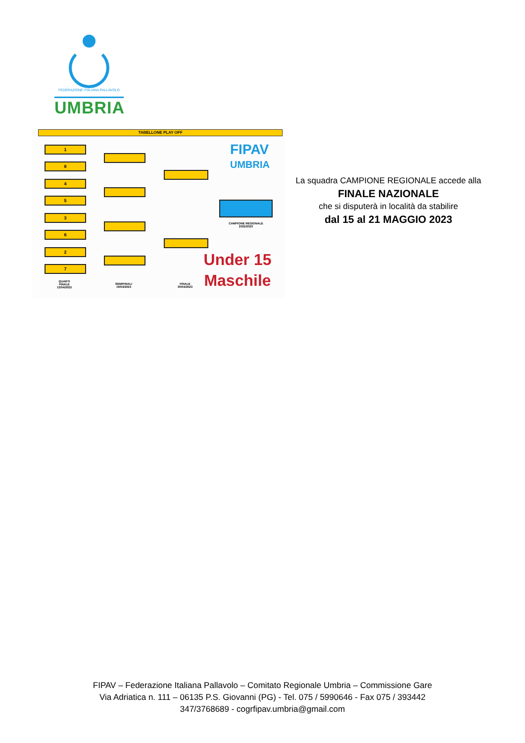FEDERAZIONE ITALIANA PALLAVOLO
UMBRIA
TABELLONE PLAY OFF
1
8
4
5
3
6
2
7
FIPAV
UMBRIA
CAMPIONE REGIONALE
2022/2023
Under 15
Maschile
QUARTI
FINALE
12/04/2022
SEMIFINALI
19/04/2023
FINALE
30/04/2023
La squadra CAMPIONE REGIONALE accede alla
FINALE NAZIONALE
che si disputerà in località da stabilire
dal 15 al 21 MAGGIO 2023
FIPAV – Federazione Italiana Pallavolo – Comitato Regionale Umbria – Commissione Gare
Via Adriatica n. 111 – 06135 P.S. Giovanni (PG) - Tel. 075 / 5990646 - Fax 075 / 393442
347/3768689 - cogrfipav.umbria@gmail.com